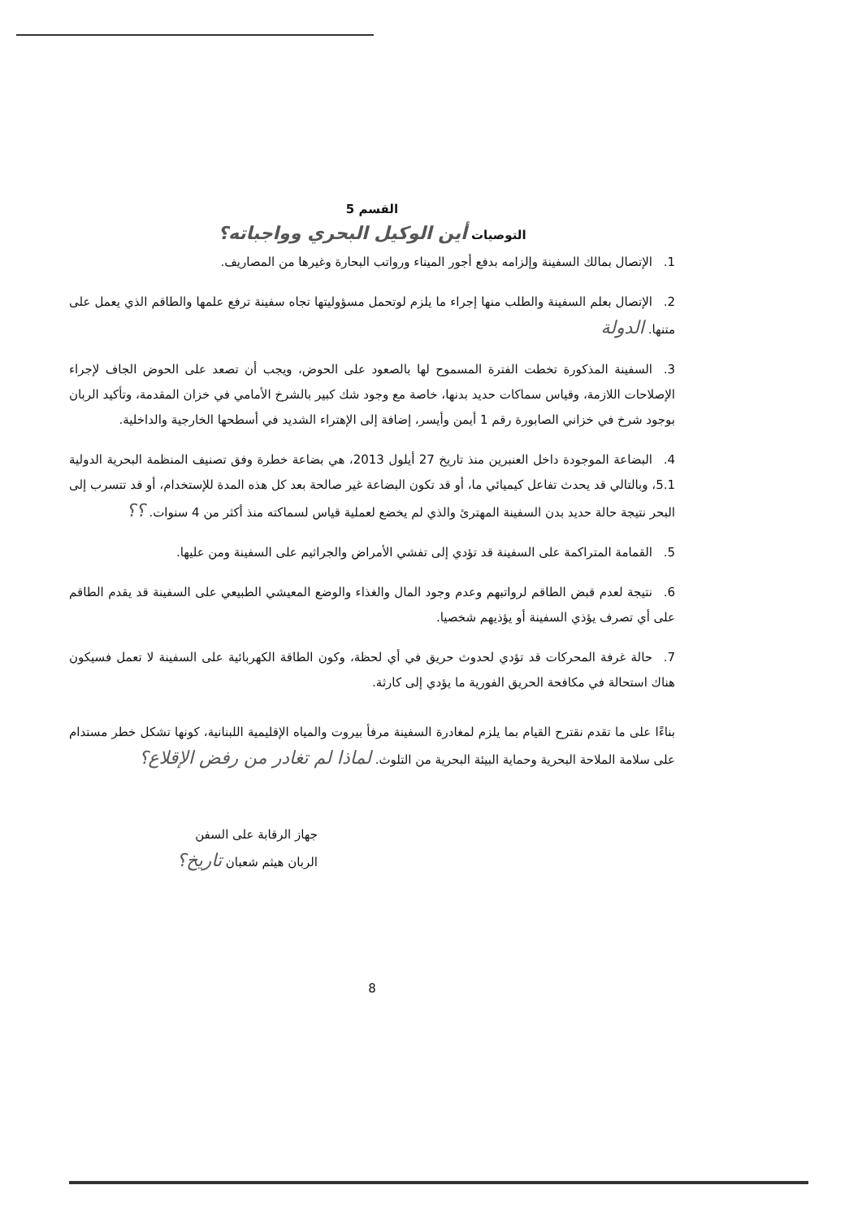القسم 5
التوصيات أين الوكيل البحري وواجباته؟
1. الإتصال بمالك السفينة وإلزامه بدفع أجور الميناء ورواتب البحارة وغيرها من المصاريف.
2. الإتصال بعلم السفينة والطلب منها إجراء ما يلزم لوتحمل مسؤوليتها تجاه سفينة ترفع علمها والطاقم الذي يعمل على متنها. الدولة
3. السفينة المذكورة تخطت الفترة المسموح لها بالصعود على الحوض، ويجب أن تصعد على الحوض الجاف لإجراء الإصلاحات اللازمة، وقياس سماكات حديد بدنها، خاصة مع وجود شك كبير بالشرخ الأمامي في خزان المقدمة، وتأكيد الربان بوجود شرخ في خزاني الصابورة رقم 1 أيمن وأيسر، إضافة إلى الإهتراء الشديد في أسطحها الخارجية والداخلية.
4. البضاعة الموجودة داخل العنبرين منذ تاريخ 27 أيلول 2013، هي بضاعة خطرة وفق تصنيف المنظمة البحرية الدولية 5.1، وبالتالي قد يحدث تفاعل كيميائي ما، أو قد تكون البضاعة غير صالحة بعد كل هذه المدة للإستخدام، أو قد تتسرب إلى البحر نتيجة حالة حديد بدن السفينة المهترئ والذي لم يخضع لعملية قياس لسماكته منذ أكثر من 4 سنوات. ؟؟
5. القمامة المتراكمة على السفينة قد تؤدي إلى تفشي الأمراض والجراثيم على السفينة ومن عليها.
6. نتيجة لعدم قبض الطاقم لرواتبهم وعدم وجود المال والغذاء والوضع المعيشي الطبيعي على السفينة قد يقدم الطاقم على أي تصرف يؤذي السفينة أو يؤذيهم شخصيا.
7. حالة غرفة المحركات قد تؤدي لحدوث حريق في أي لحظة، وكون الطاقة الكهربائية على السفينة لا تعمل فسيكون هناك استحالة في مكافحة الحريق الفورية ما يؤدي إلى كارثة.
بناءًا على ما تقدم نقترح القيام بما يلزم لمغادرة السفينة مرفأ بيروت والمياه الإقليمية اللبنانية، كونها تشكل خطر مستدام على سلامة الملاحة البحرية وحماية البيئة البحرية من التلوث. لماذا لم تغادر من رفض الإقلاع؟
جهاز الرقابة على السفن
الربان هيثم شعبان تاريخ؟
8